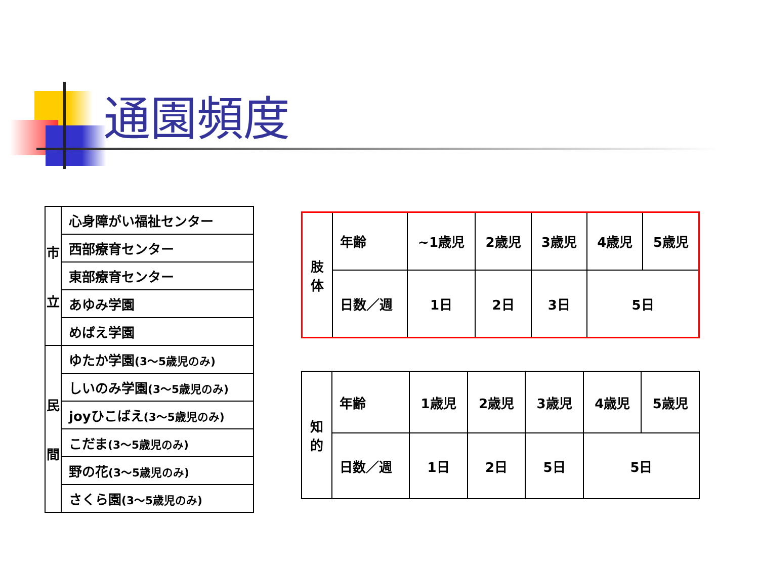通園頻度
| 市 立 | 心身障がい福祉センター |
| | 西部療育センター |
| | 東部療育センター |
| | あゆみ学園 |
| | めばえ学園 |
| 民 間 | ゆたか学園 (3～5歳児のみ) |
| | しいのみ学園 (3～5歳児のみ) |
| | joyひこばえ (3～5歳児のみ) |
| | こだま (3～5歳児のみ) |
| | 野の花 (3～5歳児のみ) |
| | さくら園 (3～5歳児のみ) |
| 肢 体 | 年齢 | ~1歳児 | 2歳児 | 3歳児 | 4歳児 | 5歳児 |
| | 日数／週 | 1日 | 2日 | 3日 | 5日 | |
| 知 的 | 年齢 | 1歳児 | 2歳児 | 3歳児 | 4歳児 | 5歳児 |
| | 日数／週 | 1日 | 2日 | 5日 | 5日 | |